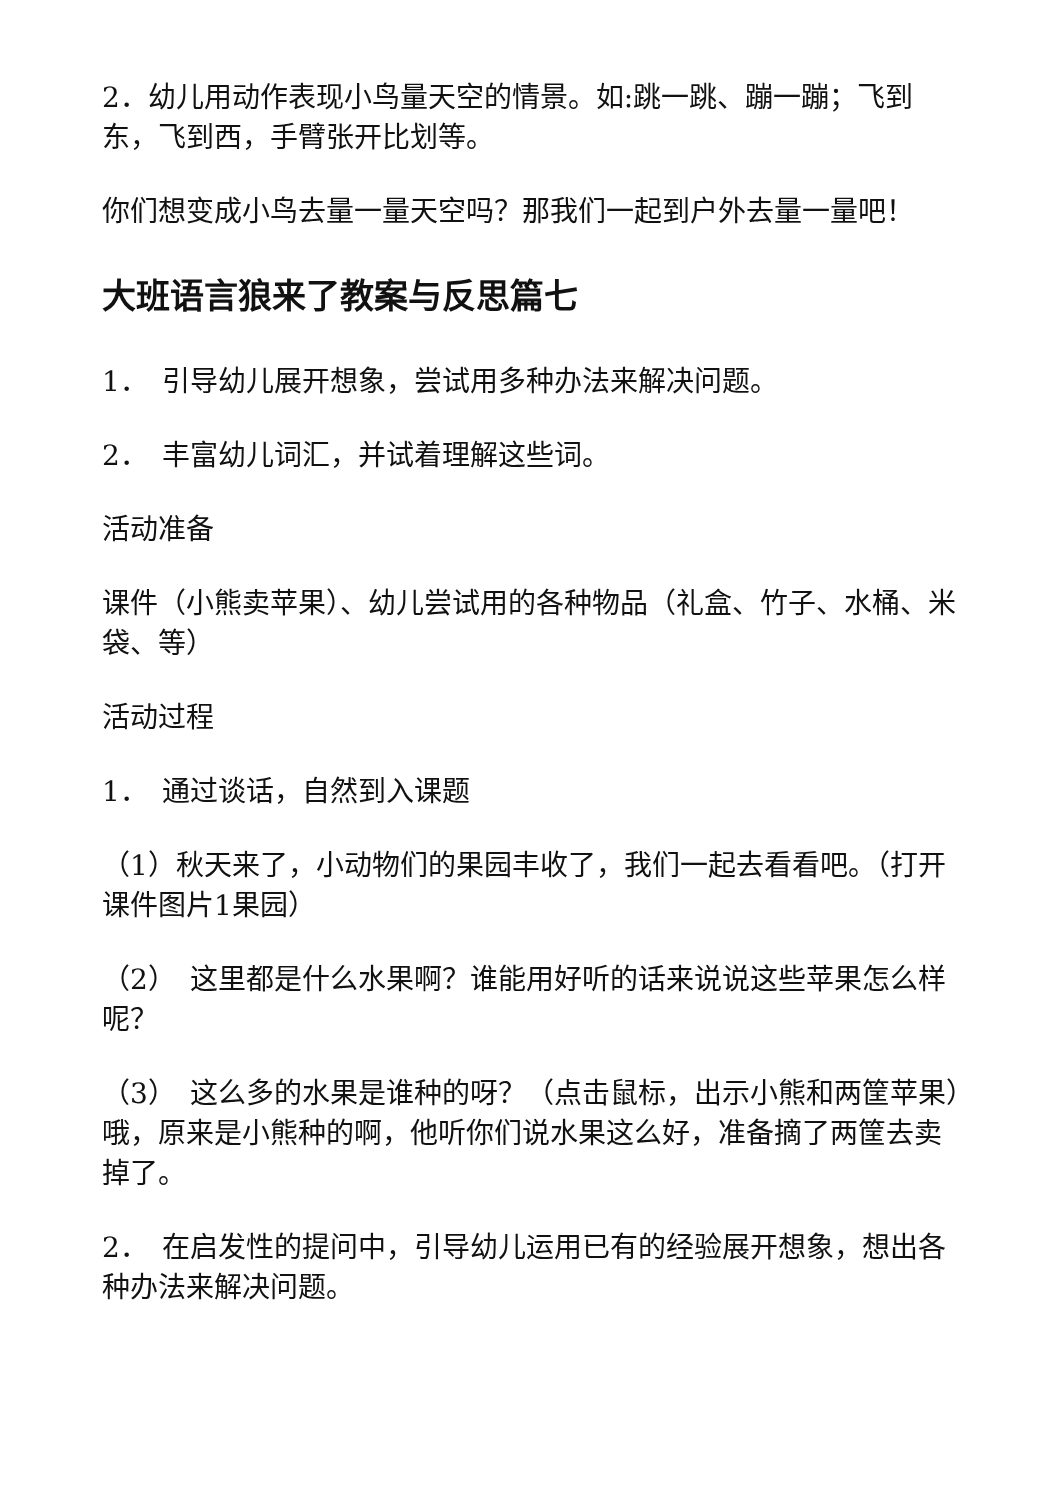2．幼儿用动作表现小鸟量天空的情景。如:跳一跳、蹦一蹦；飞到东，飞到西，手臂张开比划等。
你们想变成小鸟去量一量天空吗？那我们一起到户外去量一量吧！
大班语言狼来了教案与反思篇七
1．　引导幼儿展开想象，尝试用多种办法来解决问题。
2．　丰富幼儿词汇，并试着理解这些词。
活动准备
课件（小熊卖苹果）、幼儿尝试用的各种物品（礼盒、竹子、水桶、米袋、等）
活动过程
1．　通过谈话，自然到入课题
（1）秋天来了，小动物们的果园丰收了，我们一起去看看吧。（打开课件图片1果园）
（2）　这里都是什么水果啊？谁能用好听的话来说说这些苹果怎么样呢？
（3）　这么多的水果是谁种的呀？（点击鼠标，出示小熊和两筐苹果）哦，原来是小熊种的啊，他听你们说水果这么好，准备摘了两筐去卖掉了。
2．　在启发性的提问中，引导幼儿运用已有的经验展开想象，想出各种办法来解决问题。